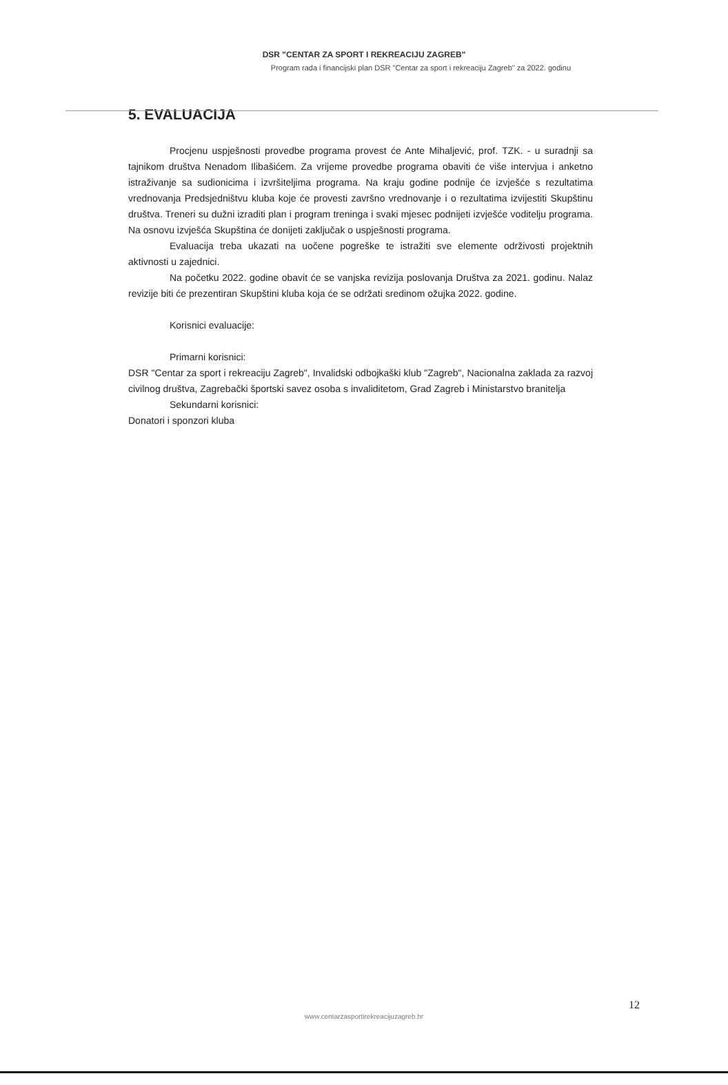DSR "CENTAR ZA SPORT I REKREACIJU ZAGREB"
Program rada i financijski plan DSR "Centar za sport i rekreaciju Zagreb" za 2022. godinu
5. EVALUACIJA
Procjenu uspješnosti provedbe programa provest će Ante Mihaljević, prof. TZK. - u suradnji sa tajnikom društva Nenadom Ilibašićem. Za vrijeme provedbe programa obaviti će više intervjua i anketno istraživanje sa sudionicima i izvršiteljima programa. Na kraju godine podnije će izvješće s rezultatima vrednovanja Predsjedništvu kluba koje će provesti završno vrednovanje i o rezultatima izvijestiti Skupštinu društva. Treneri su dužni izraditi plan i program treninga i svaki mjesec podnijeti izvješće voditelju programa. Na osnovu izvješća Skupština će donijeti zaključak o uspješnosti programa.
Evaluacija treba ukazati na uočene pogreške te istražiti sve elemente održivosti projektnih aktivnosti u zajednici.
Na početku 2022. godine obavit će se vanjska revizija poslovanja Društva za 2021. godinu. Nalaz revizije biti će prezentiran Skupštini kluba koja će se održati sredinom ožujka 2022. godine.
Korisnici evaluacije:
Primarni korisnici:
DSR "Centar za sport i rekreaciju Zagreb", Invalidski odbojkaški klub "Zagreb", Nacionalna zaklada za razvoj civilnog društva, Zagrebački športski savez osoba s invaliditetom, Grad Zagreb i Ministarstvo branitelja
Sekundarni korisnici:
Donatori i sponzori kluba
12
www.centarzasportirekreacijuzagreb.hr